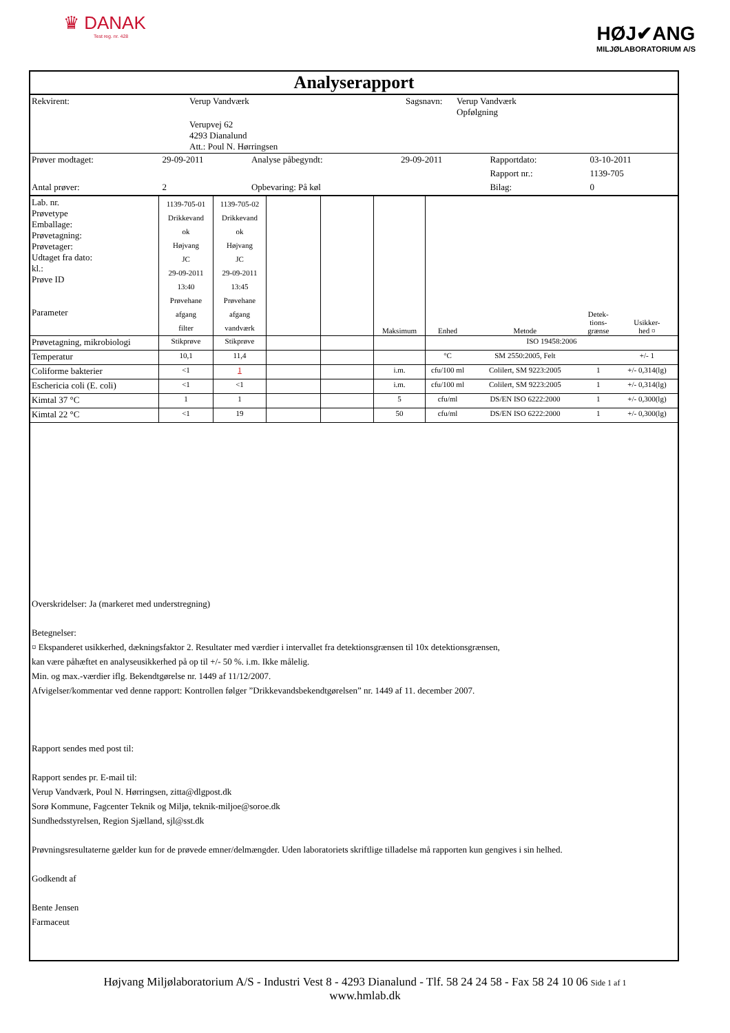♛ DANAK
Test reg. nr. 428
HØJ✔ANG
MILJØLABORATORIUM A/S
Analyserapport
| Rekvirent: | Verup Vandværk | Sagsnavn: | Verup Vandværk Opfølgning |
| | Verupvej 62 4293 Dianalund Att.: Poul N. Hørringsen | | |
| Prøver modtaget: | 29-09-2011 | Analyse påbegyndt: | 29-09-2011 | Rapportdato: | 03-10-2011 |
| | | | | Rapport nr.: | 1139-705 |
| Antal prøver: | 2 | Opbevaring: På køl | | Bilag: | 0 |
| Lab. nr. Prøvetype Emballage: Prøvetagning: Prøvetager: Udtaget fra dato: kl.: Prøve ID Parameter | 1139-705-01 Drikkevand ok Højvang JC 29-09-2011 13:40 Prøvehane afgang filter | 1139-705-02 Drikkevand ok Højvang JC 29-09-2011 13:45 Prøvehane afgang vandværk | | | Maksimum | Enhed | Metode | Detek- tions- grænse | Usikker- hed ¤ |
| Prøvetagning, mikrobiologi | Stikprøve | Stikprøve | | | | ISO 19458:2006 | | | |
| Temperatur | 10,1 | 11,4 | | | | °C | SM 2550:2005, Felt | | +/- 1 |
| Coliforme bakterier | <1 | 1 | | | i.m. | cfu/100 ml | Colilert, SM 9223:2005 | 1 | +/- 0,314(lg) |
| Eschericia coli (E. coli) | <1 | <1 | | | i.m. | cfu/100 ml | Colilert, SM 9223:2005 | 1 | +/- 0,314(lg) |
| Kimtal 37 °C | 1 | 1 | | | 5 | cfu/ml | DS/EN ISO 6222:2000 | 1 | +/- 0,300(lg) |
| Kimtal 22 °C | <1 | 19 | | | 50 | cfu/ml | DS/EN ISO 6222:2000 | 1 | +/- 0,300(lg) |
Overskridelser: Ja (markeret med understregning)
Betegnelser:
¤ Ekspanderet usikkerhed, dækningsfaktor 2. Resultater med værdier i intervallet fra detektionsgrænsen til 10x detektionsgrænsen,
kan være påhæftet en analyseusikkerhed på op til +/- 50 %. i.m. Ikke målelig.
Min. og max.-værdier iflg. Bekendtgørelse nr. 1449 af 11/12/2007.
Afvigelser/kommentar ved denne rapport: Kontrollen følger ”Drikkevandsbekendtgørelsen” nr. 1449 af 11. december 2007.
Rapport sendes med post til:
Rapport sendes pr. E-mail til:
Verup Vandværk, Poul N. Hørringsen, zitta@dlgpost.dk
Sorø Kommune, Fagcenter Teknik og Miljø, teknik-miljoe@soroe.dk
Sundhedsstyrelsen, Region Sjælland, sjl@sst.dk
Prøvningsresultaterne gælder kun for de prøvede emner/delmængder. Uden laboratoriets skriftlige tilladelse må rapporten kun gengives i sin helhed.
Godkendt af
Bente Jensen
Farmaceut
Højvang Miljølaboratorium A/S - Industri Vest 8 - 4293 Dianalund - Tlf. 58 24 24 58 - Fax 58 24 10 06 Side 1 af 1
www.hmlab.dk